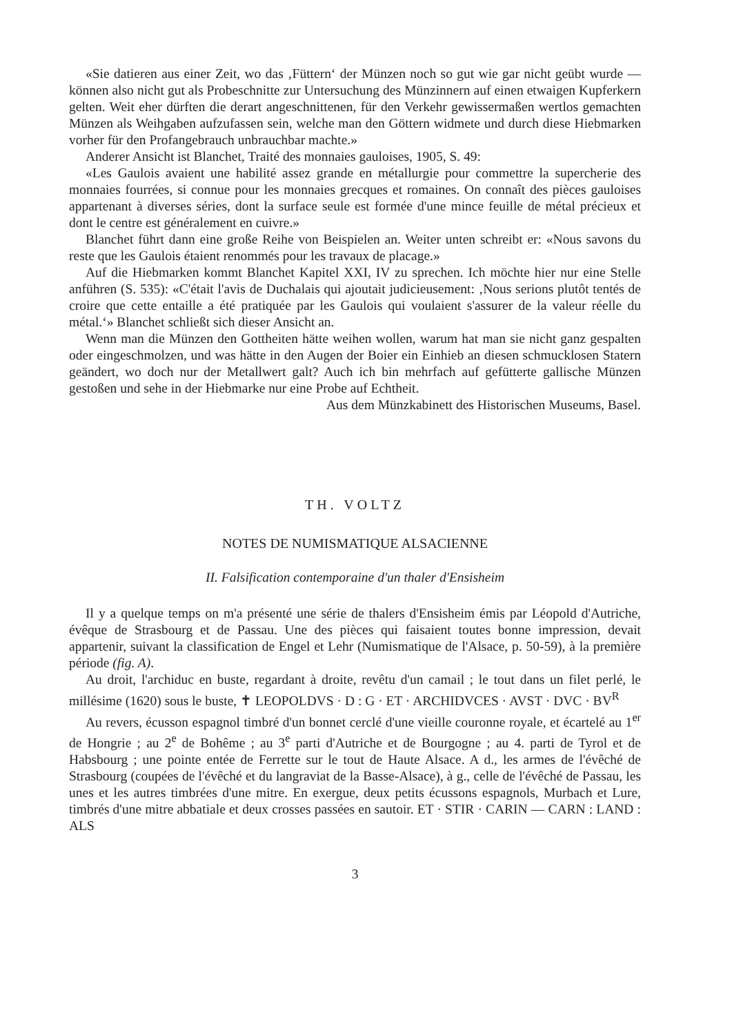«Sie datieren aus einer Zeit, wo das ‚Füttern‘ der Münzen noch so gut wie gar nicht geübt wurde — können also nicht gut als Probeschnitte zur Untersuchung des Münzinnern auf einen etwaigen Kupferkern gelten. Weit eher dürften die derart angeschnittenen, für den Verkehr gewissermaßen wertlos gemachten Münzen als Weihgaben aufzufassen sein, welche man den Göttern widmete und durch diese Hiebmarken vorher für den Profangebrauch unbrauchbar machte.»
Anderer Ansicht ist Blanchet, Traité des monnaies gauloises, 1905, S. 49:
«Les Gaulois avaient une habilité assez grande en métallurgie pour commettre la supercherie des monnaies fourrées, si connue pour les monnaies grecques et romaines. On connaît des pièces gauloises appartenant à diverses séries, dont la surface seule est formée d'une mince feuille de métal précieux et dont le centre est généralement en cuivre.»
Blanchet führt dann eine große Reihe von Beispielen an. Weiter unten schreibt er: «Nous savons du reste que les Gaulois étaient renommés pour les travaux de placage.»
Auf die Hiebmarken kommt Blanchet Kapitel XXI, IV zu sprechen. Ich möchte hier nur eine Stelle anführen (S. 535): «C'était l'avis de Duchalais qui ajoutait judicieusement: ‚Nous serions plutôt tentés de croire que cette entaille a été pratiquée par les Gaulois qui voulaient s'assurer de la valeur réelle du métal.‘» Blanchet schließt sich dieser Ansicht an.
Wenn man die Münzen den Gottheiten hätte weihen wollen, warum hat man sie nicht ganz gespalten oder eingeschmolzen, und was hätte in den Augen der Boier ein Einhieb an diesen schmucklosen Statern geändert, wo doch nur der Metallwert galt? Auch ich bin mehrfach auf gefütterte gallische Münzen gestoßen und sehe in der Hiebmarke nur eine Probe auf Echtheit.
Aus dem Münzkabinett des Historischen Museums, Basel.
TH. VOLTZ
NOTES DE NUMISMATIQUE ALSACIENNE
II. Falsification contemporaine d'un thaler d'Ensisheim
Il y a quelque temps on m'a présenté une série de thalers d'Ensisheim émis par Léopold d'Autriche, évêque de Strasbourg et de Passau. Une des pièces qui faisaient toutes bonne impression, devait appartenir, suivant la classification de Engel et Lehr (Numismatique de l'Alsace, p. 50-59), à la première période (fig. A).
Au droit, l'archiduc en buste, regardant à droite, revêtu d'un camail ; le tout dans un filet perlé, le millésime (1620) sous le buste, ✝ LEOPOLDVS · D : G · ET · ARCHIDVCES · AVST · DVC · BV<sup>R</sup>
Au revers, écusson espagnol timbré d'un bonnet cerclé d'une vieille couronne royale, et écartelé au 1<sup>er</sup> de Hongrie ; au 2<sup>e</sup> de Bohême ; au 3<sup>e</sup> parti d'Autriche et de Bourgogne ; au 4. parti de Tyrol et de Habsbourg ; une pointe entée de Ferrette sur le tout de Haute Alsace. A d., les armes de l'évêché de Strasbourg (coupées de l'évêché et du langraviat de la Basse-Alsace), à g., celle de l'évêché de Passau, les unes et les autres timbrées d'une mitre. En exergue, deux petits écussons espagnols, Murbach et Lure, timbrés d'une mitre abbatiale et deux crosses passées en sautoir. ET · STIR · CARIN — CARN : LAND : ALS
3